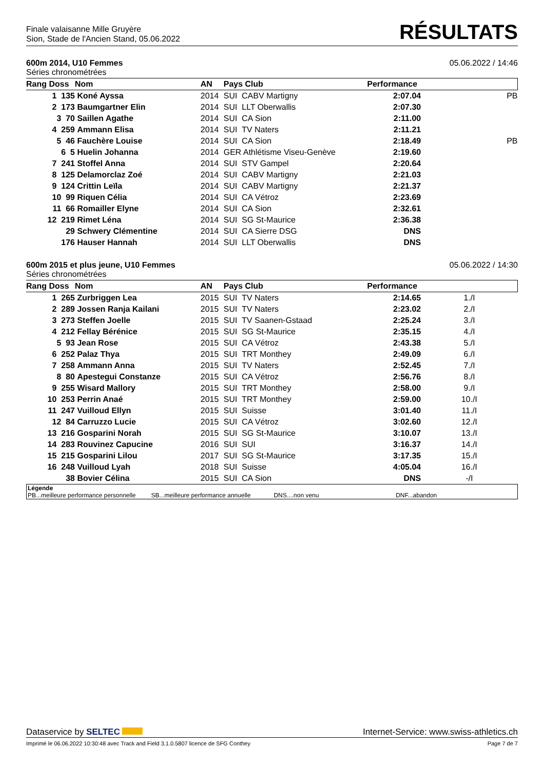Finale valaisanne Mille Gruyère
Sion, Stade de l'Ancien Stand, 05.06.2022
RÉSULTATS
600m 2014, U10 Femmes 05.06.2022 / 14:46
Séries chronométrées
| Rang Doss | Nom | AN | Pays Club | Performance | |
| --- | --- | --- | --- | --- | --- |
| 1 135 | Koné Ayssa | 2014 | SUI CABV Martigny | 2:07.04 | PB |
| 2 173 | Baumgartner Elin | 2014 | SUI LLT Oberwallis | 2:07.30 | |
| 3 70 | Saillen Agathe | 2014 | SUI CA Sion | 2:11.00 | |
| 4 259 | Ammann Elisa | 2014 | SUI TV Naters | 2:11.21 | |
| 5 46 | Fauchère Louise | 2014 | SUI CA Sion | 2:18.49 | PB |
| 6 5 | Huelin Johanna | 2014 | GER Athlétisme Viseu-Genève | 2:19.60 | |
| 7 241 | Stoffel Anna | 2014 | SUI STV Gampel | 2:20.64 | |
| 8 125 | Delamorclaz Zoé | 2014 | SUI CABV Martigny | 2:21.03 | |
| 9 124 | Crittin Leïla | 2014 | SUI CABV Martigny | 2:21.37 | |
| 10 99 | Riquen Célia | 2014 | SUI CA Vétroz | 2:23.69 | |
| 11 66 | Romailler Elyne | 2014 | SUI CA Sion | 2:32.61 | |
| 12 219 | Rimet Léna | 2014 | SUI SG St-Maurice | 2:36.38 | |
| 29 | Schwery Clémentine | 2014 | SUI CA Sierre DSG | DNS | |
| 176 | Hauser Hannah | 2014 | SUI LLT Oberwallis | DNS | |
600m 2015 et plus jeune, U10 Femmes 05.06.2022 / 14:30
Séries chronométrées
| Rang Doss | Nom | AN | Pays Club | Performance | |
| --- | --- | --- | --- | --- | --- |
| 1 265 | Zurbriggen Lea | 2015 | SUI TV Naters | 2:14.65 | 1./I |
| 2 289 | Jossen Ranja Kailani | 2015 | SUI TV Naters | 2:23.02 | 2./I |
| 3 273 | Steffen Joelle | 2015 | SUI TV Saanen-Gstaad | 2:25.24 | 3./I |
| 4 212 | Fellay Bérénice | 2015 | SUI SG St-Maurice | 2:35.15 | 4./I |
| 5 93 | Jean Rose | 2015 | SUI CA Vétroz | 2:43.38 | 5./I |
| 6 252 | Palaz Thya | 2015 | SUI TRT Monthey | 2:49.09 | 6./I |
| 7 258 | Ammann Anna | 2015 | SUI TV Naters | 2:52.45 | 7./I |
| 8 80 | Apestegui Constanze | 2015 | SUI CA Vétroz | 2:56.76 | 8./I |
| 9 255 | Wisard Mallory | 2015 | SUI TRT Monthey | 2:58.00 | 9./I |
| 10 253 | Perrin Anaé | 2015 | SUI TRT Monthey | 2:59.00 | 10./I |
| 11 247 | Vuilloud Ellyn | 2015 | SUI Suisse | 3:01.40 | 11./I |
| 12 84 | Carruzzo Lucie | 2015 | SUI CA Vétroz | 3:02.60 | 12./I |
| 13 216 | Gosparini Norah | 2015 | SUI SG St-Maurice | 3:10.07 | 13./I |
| 14 283 | Rouvinez Capucine | 2016 | SUI SUI | 3:16.37 | 14./I |
| 15 215 | Gosparini Lilou | 2017 | SUI SG St-Maurice | 3:17.35 | 15./I |
| 16 248 | Vuilloud Lyah | 2018 | SUI Suisse | 4:05.04 | 16./I |
| 38 | Bovier Célina | 2015 | SUI CA Sion | DNS | -/I |
Légende
PB...meilleure performance personnelle SB...meilleure performance annuelle DNS....non venu DNF...abandon
Dataservice by SELTEC Internet-Service: www.swiss-athletics.ch
Imprimé le 06.06.2022 10:30:48 avec Track and Field 3.1.0.5807 licence de SFG Conthey Page 7 de 7